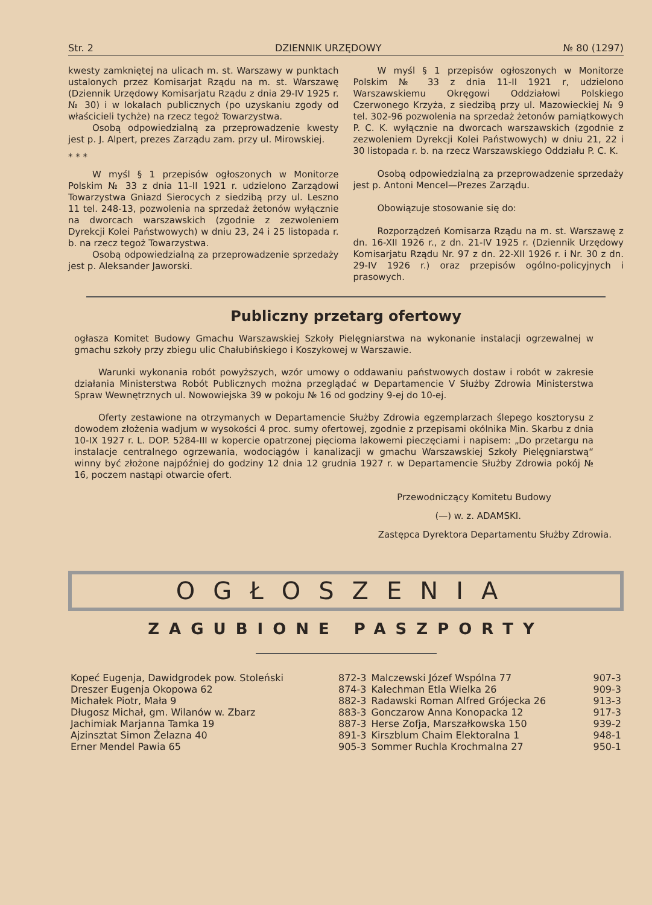Str. 2 DZIENNIK URZĘDOWY № 80 (1297)
kwesty zamkniętej na ulicach m. st. Warszawy w punktach ustalonych przez Komisarjat Rządu na m. st. Warszawę (Dziennik Urzędowy Komisarjatu Rządu z dnia 29-IV 1925 r. № 30) i w lokalach publicznych (po uzyskaniu zgody od właścicieli tychże) na rzecz tegoż Towarzystwa.
Osobą odpowiedzialną za przeprowadzenie kwesty jest p. J. Alpert, prezes Zarządu zam. przy ul. Mirowskiej.
* * *
W myśl § 1 przepisów ogłoszonych w Monitorze Polskim № 33 z dnia 11-II 1921 r. udzielono Zarządowi Towarzystwa Gniazd Sierocych z siedzibą przy ul. Leszno 11 tel. 248-13, pozwolenia na sprzedaż żetonów wyłącznie na dworcach warszawskich (zgodnie z zezwoleniem Dyrekcji Kolei Państwowych) w dniu 23, 24 i 25 listopada r. b. na rzecz tegoż Towarzystwa.
Osobą odpowiedzialną za przeprowadzenie sprzedaży jest p. Aleksander Jaworski.
W myśl § 1 przepisów ogłoszonych w Monitorze Polskim № 33 z dnia 11-II 1921 r, udzielono Warszawskiemu Okręgowi Oddziałowi Polskiego Czerwonego Krzyża, z siedzibą przy ul. Mazowieckiej № 9 tel. 302-96 pozwolenia na sprzedaż żetonów pamiątkowych P. C. K. wyłącznie na dworcach warszawskich (zgodnie z zezwoleniem Dyrekcji Kolei Państwowych) w dniu 21, 22 i 30 listopada r. b. na rzecz Warszawskiego Oddziału P. C. K.
Osobą odpowiedzialną za przeprowadzenie sprzedaży jest p. Antoni Mencel—Prezes Zarządu.
Obowiązuje stosowanie się do:
Rozporządzeń Komisarza Rządu na m. st. Warszawę z dn. 16-XII 1926 r., z dn. 21-IV 1925 r. (Dziennik Urzędowy Komisarjatu Rządu Nr. 97 z dn. 22-XII 1926 r. i Nr. 30 z dn. 29-IV 1926 r.) oraz przepisów ogólno-policyjnych i prasowych.
Publiczny przetarg ofertowy
ogłasza Komitet Budowy Gmachu Warszawskiej Szkoły Pielęgniarstwa na wykonanie instalacji ogrzewalnej w gmachu szkoły przy zbiegu ulic Chałubińskiego i Koszykowej w Warszawie.
Warunki wykonania robót powyższych, wzór umowy o oddawaniu państwowych dostaw i robót w zakresie działania Ministerstwa Robót Publicznych można przeglądać w Departamencie V Służby Zdrowia Ministerstwa Spraw Wewnętrznych ul. Nowowiejska 39 w pokoju № 16 od godziny 9-ej do 10-ej.
Oferty zestawione na otrzymanych w Departamencie Służby Zdrowia egzemplarzach ślepego kosztorysu z dowodem złożenia wadjum w wysokości 4 proc. sumy ofertowej, zgodnie z przepisami okólnika Min. Skarbu z dnia 10-IX 1927 r. L. DOP. 5284-III w kopercie opatrzonej pięcioma lakowemi pieczęciami i napisem: „Do przetargu na instalacje centralnego ogrzewania, wodociągów i kanalizacji w gmachu Warszawskiej Szkoły Pielęgniarstwą“ winny być złożone najpóźniej do godziny 12 dnia 12 grudnia 1927 r. w Departamencie Służby Zdrowia pokój № 16, poczem nastąpi otwarcie ofert.
Przewodniczący Komitetu Budowy
(—) w. z. ADAMSKI.
Zastępca Dyrektora Departamentu Służby Zdrowia.
OGŁOSZENIA
ZAGUBIONE PASZPORTY
| Kopeć Eugenja, Dawidgrodek pow. Stoleński | 872-3 | Malczewski Józef Wspólna 77 | 907-3 |
| Dreszer Eugenja Okopowa 62 | 874-3 | Kalechman Etla Wielka 26 | 909-3 |
| Michałek Piotr, Mała 9 | 882-3 | Radawski Roman Alfred Grójecka 26 | 913-3 |
| Długosz Michał, gm. Wilanów w. Zbarz | 883-3 | Gonczarow Anna Konopacka 12 | 917-3 |
| Jachimiak Marjanna Tamka 19 | 887-3 | Herse Zofja, Marszałkowska 150 | 939-2 |
| Ajzinsztat Simon Żelazna 40 | 891-3 | Kirszblum Chaim Elektoralna 1 | 948-1 |
| Erner Mendel Pawia 65 | 905-3 | Sommer Ruchla Krochmalna 27 | 950-1 |